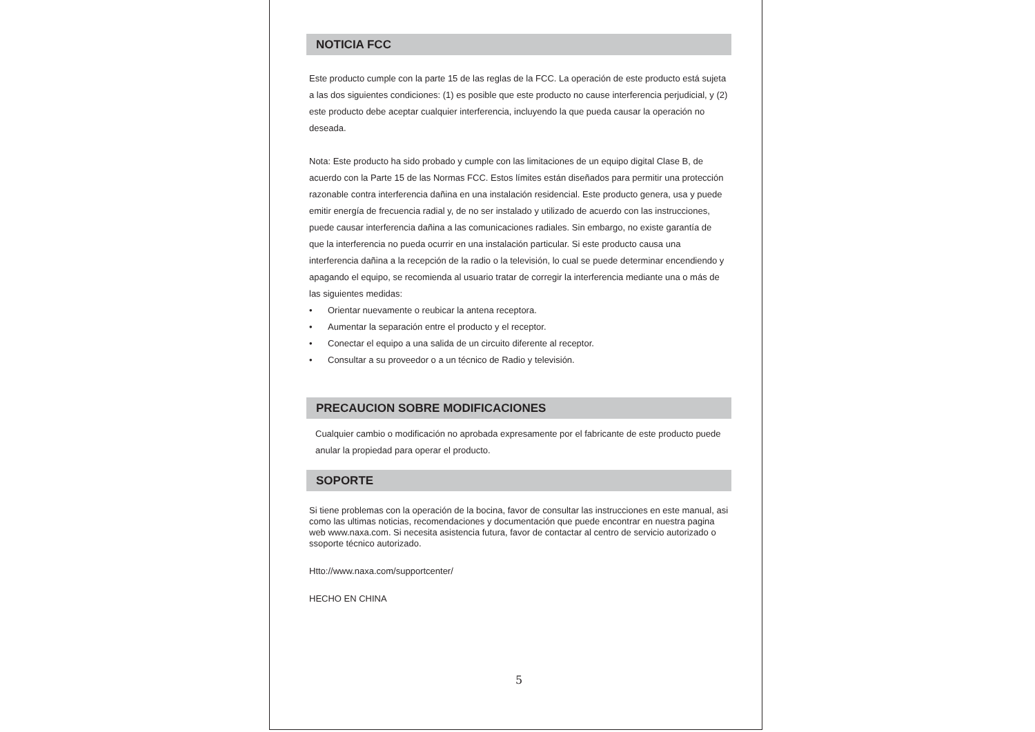NOTICIA FCC
Este producto cumple con la parte 15 de las reglas de la FCC. La operación de este producto está sujeta a las dos siguientes condiciones: (1) es posible que este producto no cause interferencia perjudicial, y (2) este producto debe aceptar cualquier interferencia, incluyendo la que pueda causar la operación no deseada.
Nota: Este producto ha sido probado y cumple con las limitaciones de un equipo digital Clase B, de acuerdo con la Parte 15 de las Normas FCC. Estos límites están diseñados para permitir una protección razonable contra interferencia dañina en una instalación residencial. Este producto genera, usa y puede emitir energía de frecuencia radial y, de no ser instalado y utilizado de acuerdo con las instrucciones, puede causar interferencia dañina a las comunicaciones radiales. Sin embargo, no existe garantía de que la interferencia no pueda ocurrir en una instalación particular. Si este producto causa una interferencia dañina a la recepción de la radio o la televisión, lo cual se puede determinar encendiendo y apagando el equipo, se recomienda al usuario tratar de corregir la interferencia mediante una o más de las siguientes medidas:
• Orientar nuevamente o reubicar la antena receptora.
• Aumentar la separación entre el producto y el receptor.
• Conectar el equipo a una salida de un circuito diferente al receptor.
• Consultar a su proveedor o a un técnico de Radio y televisión.
PRECAUCION SOBRE MODIFICACIONES
Cualquier cambio o modificación no aprobada expresamente por el fabricante de este producto puede anular la propiedad para operar el producto.
SOPORTE
Si tiene problemas con la operación de la bocina, favor de consultar las instrucciones en este manual, asi como las ultimas noticias, recomendaciones y documentación que puede encontrar en nuestra pagina web www.naxa.com. Si necesita asistencia futura, favor de contactar al centro de servicio autorizado o ssoporte técnico autorizado.
Htto://www.naxa.com/supportcenter/
HECHO EN CHINA
5